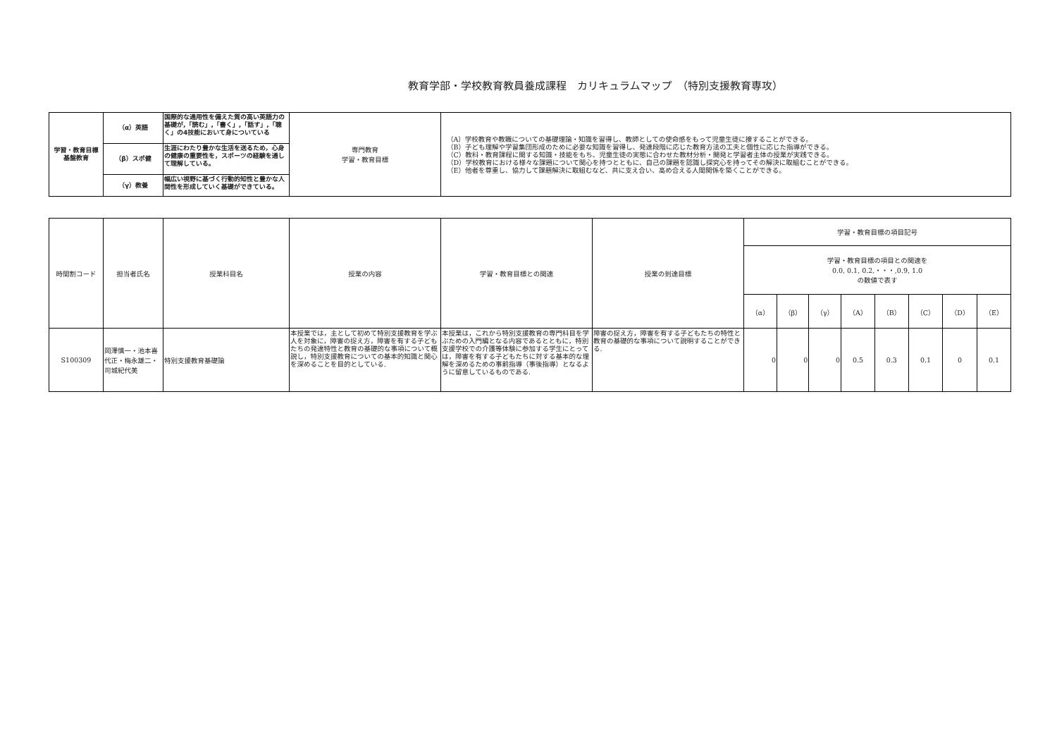教育学部・学校教育教員養成課程　カリキュラムマップ　（特別支援教育専攻）
| 学習・教育目標 基盤教育 | （α）英語 | 国際的な通用性を備えた質の高い英語力の基礎が,「読む」,「書く」,「話す」,「聴く」の4技能において身についている | 専門教育 学習・教育目標 | （A）学校教育や教職についての基礎理論・知識を習得し、教師としての使命感をもって児童生徒に接することができる。 （B）子ども理解や学習集団形成のために必要な知識を習得し、発達段階に応じた教育方法の工夫と個性に応じた指導ができる。 （C）教科・教育課程に関する知識・技能をもち、児童生徒の実態に合わせた教材分析・開発と学習者主体の授業が実践できる。 （D）学校教育における様々な課題について関心を持つとともに、自己の課題を認識し探究心を持ってその解決に取組むことができる。 （E）他者を尊重し、協力して課題解決に取組むなど、共に支え合い、高め合える人間関係を築くことができる。 |
| | （β）スポ健 | 生涯にわたり豊かな生活を送るため，心身の健康の重要性を，スポーツの経験を通して理解している。 | | |
| | （γ）教養 | 幅広い視野に基づく行動的知性と豊かな人間性を形成していく基礎ができている。 | | |
| 時間割コード | 担当者氏名 | 授業科目名 | 授業の内容 | 学習・教育目標との関連 | 授業の到達目標 | 学習・教育目標の項目記号 | | | | | | | |
| --- | --- | --- | --- | --- | --- | --- | --- | --- | --- | --- | --- | --- | --- |
| | | | | | | 学習・教育目標の項目との関連を 0.0, 0.1, 0.2,・・・,0.9, 1.0 の数値で表す | | | | | | | |
| | | | | | | （α） | （β） | （γ） | （A） | （B） | （C） | （D） | （E） |
| S100309 | 岡澤慎一・池本喜代正・梅永雄二・司城紀代美 | 特別支援教育基礎論 | 本授業では，主として初めて特別支援教育を学ぶ人を対象に，障害の捉え方，障害を有する子どもたちの発達特性と教育の基礎的な事項について概説し，特別支援教育についての基本的知識と関心を深めることを目的としている. | 本授業は，これから特別支援教育の専門科目を学ぶための入門編となる内容であるとともに，特別支援学校での介護等体験に参加する学生にとっては，障害を有する子どもたちに対する基本的な理解を深めるための事前指導（事後指導）となるように留意しているものである. | 障害の捉え方，障害を有する子どもたちの特性と教育の基礎的な事項について説明することができる. | 0 | 0 | 0 | 0.5 | 0.3 | 0.1 | 0 | 0.1 |